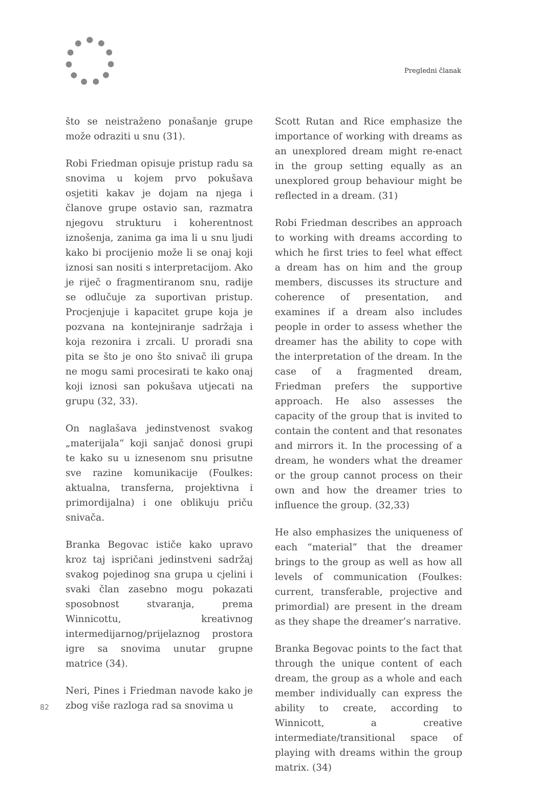Pregledni članak
što se neistraženo ponašanje grupe može odraziti u snu (31).
Robi Friedman opisuje pristup radu sa snovima u kojem prvo pokušava osjetiti kakav je dojam na njega i članove grupe ostavio san, razmatra njegovu strukturu i koherentnost iznošenja, zanima ga ima li u snu ljudi kako bi procijenio može li se onaj koji iznosi san nositi s interpretacijom. Ako je riječ o fragmentiranom snu, radije se odlučuje za suportivan pristup. Procjenjuje i kapacitet grupe koja je pozvana na kontejniranje sadržaja i koja rezonira i zrcali. U proradi sna pita se što je ono što snivač ili grupa ne mogu sami procesirati te kako onaj koji iznosi san pokušava utjecati na grupu (32, 33).
On naglašava jedinstvenost svakog „materijala“ koji sanjač donosi grupi te kako su u iznesenom snu prisutne sve razine komunikacije (Foulkes: aktualna, transferna, projektivna i primordijalna) i one oblikuju priču snivača.
Branka Begovac ističe kako upravo kroz taj ispričani jedinstveni sadržaj svakog pojedinog sna grupa u cjelini i svaki član zasebno mogu pokazati sposobnost stvaranja, prema Winnicottu, kreativnog intermedijarnog/prijelaznog prostora igre sa snovima unutar grupne matrice (34).
Neri, Pines i Friedman navode kako je zbog više razloga rad sa snovima u
Scott Rutan and Rice emphasize the importance of working with dreams as an unexplored dream might re-enact in the group setting equally as an unexplored group behaviour might be reflected in a dream. (31)
Robi Friedman describes an approach to working with dreams according to which he first tries to feel what effect a dream has on him and the group members, discusses its structure and coherence of presentation, and examines if a dream also includes people in order to assess whether the dreamer has the ability to cope with the interpretation of the dream. In the case of a fragmented dream, Friedman prefers the supportive approach. He also assesses the capacity of the group that is invited to contain the content and that resonates and mirrors it. In the processing of a dream, he wonders what the dreamer or the group cannot process on their own and how the dreamer tries to influence the group. (32,33)
He also emphasizes the uniqueness of each “material” that the dreamer brings to the group as well as how all levels of communication (Foulkes: current, transferable, projective and primordial) are present in the dream as they shape the dreamer’s narrative.
Branka Begovac points to the fact that through the unique content of each dream, the group as a whole and each member individually can express the ability to create, according to Winnicott, a creative intermediate/transitional space of playing with dreams within the group matrix. (34)
82